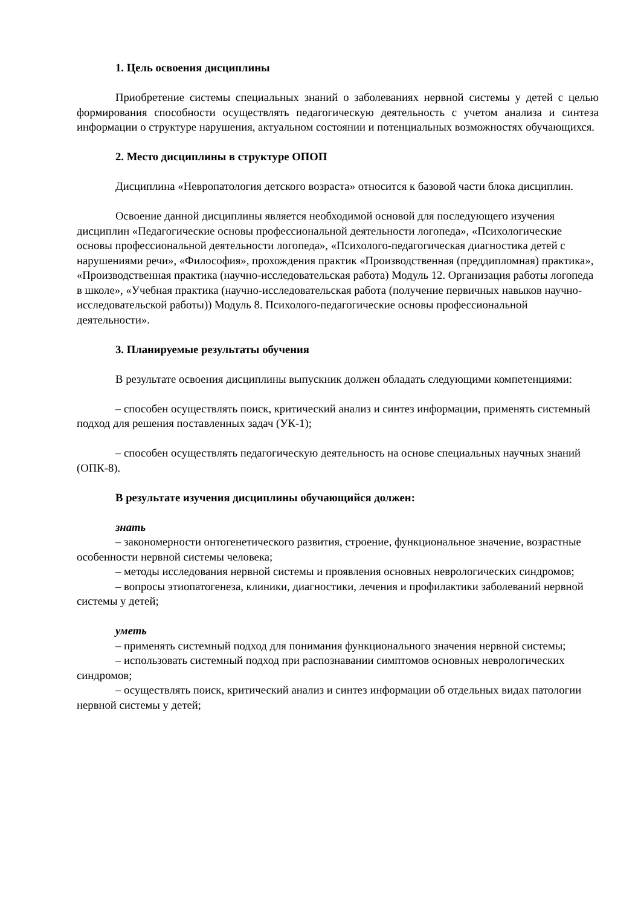1. Цель освоения дисциплины
Приобретение системы специальных знаний о заболеваниях нервной системы у детей с целью формирования способности осуществлять педагогическую деятельность с учетом анализа и синтеза информации о структуре нарушения, актуальном состоянии и потенциальных возможностях обучающихся.
2. Место дисциплины в структуре ОПОП
Дисциплина «Невропатология детского возраста» относится к базовой части блока дисциплин.
Освоение данной дисциплины является необходимой основой для последующего изучения дисциплин «Педагогические основы профессиональной деятельности логопеда», «Психологические основы профессиональной деятельности логопеда», «Психолого-педагогическая диагностика детей с нарушениями речи», «Философия», прохождения практик «Производственная (преддипломная) практика», «Производственная практика (научно-исследовательская работа) Модуль 12. Организация работы логопеда в школе», «Учебная практика (научно-исследовательская работа (получение первичных навыков научно-исследовательской работы)) Модуль 8. Психолого-педагогические основы профессиональной деятельности».
3. Планируемые результаты обучения
В результате освоения дисциплины выпускник должен обладать следующими компетенциями:
– способен осуществлять поиск, критический анализ и синтез информации, применять системный подход для решения поставленных задач (УК-1);
– способен осуществлять педагогическую деятельность на основе специальных научных знаний (ОПК-8).
В результате изучения дисциплины обучающийся должен:
знать
– закономерности онтогенетического развития, строение, функциональное значение, возрастные особенности нервной системы человека;
– методы исследования нервной системы и проявления основных неврологических синдромов;
– вопросы этиопатогенеза, клиники, диагностики, лечения и профилактики заболеваний нервной системы у детей;
уметь
– применять системный подход для понимания функционального значения нервной системы;
– использовать системный подход при распознавании симптомов основных неврологических синдромов;
– осуществлять поиск, критический анализ и синтез информации об отдельных видах патологии нервной системы у детей;